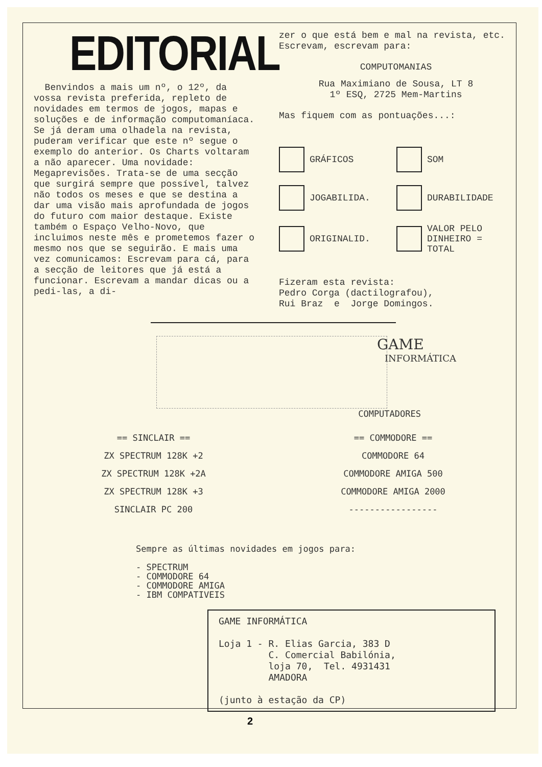EDITORIAL
Benvindos a mais um nº, o 12º, da vossa revista preferida, repleto de novidades em termos de jogos, mapas e soluções e de informação computomaníaca. Se já deram uma olhadela na revista, puderam verificar que este nº segue o exemplo do anterior. Os Charts voltaram a não aparecer. Uma novidade: Megaprevisões. Trata-se de uma secção que surgirá sempre que possível, talvez não todos os meses e que se destina a dar uma visão mais aprofundada de jogos do futuro com maior destaque. Existe também o Espaço Velho-Novo, que incluimos neste mês e prometemos fazer o mesmo nos que se seguirão. E mais uma vez comunicamos: Escrevam para cá, para a secção de leitores que já está a funcionar. Escrevam a mandar dicas ou a pedi-las, a di-
zer o que está bem e mal na revista, etc. Escrevam, escrevam para:
COMPUTOMANIAS
Rua Maximiano de Sousa, LT 8
1º ESQ, 2725 Mem-Martins
Mas fiquem com as pontuações...:
GRÁFICOS
SOM
JOGABILIDA.
DURABILIDADE
ORIGINALID.
VALOR PELO
DINHEIRO =
TOTAL
Fizeram esta revista:
Pedro Corga (dactilografou),
Rui Braz e Jorge Domingos.
GAME
INFORMÁTICA
COMPUTADORES
== SINCLAIR ==
ZX SPECTRUM 128K +2
ZX SPECTRUM 128K +2A
ZX SPECTRUM 128K +3
SINCLAIR PC 200
== COMMODORE ==
COMMODORE 64
COMMODORE AMIGA 500
COMMODORE AMIGA 2000
-----------------
Sempre as últimas novidades em jogos para:
- SPECTRUM
- COMMODORE 64
- COMMODORE AMIGA
- IBM COMPATIVEIS
GAME INFORMÁTICA
Loja 1 - R. Elias Garcia, 383 D
C. Comercial Babilónia,
loja 70, Tel. 4931431
AMADORA
(junto à estação da CP)
2